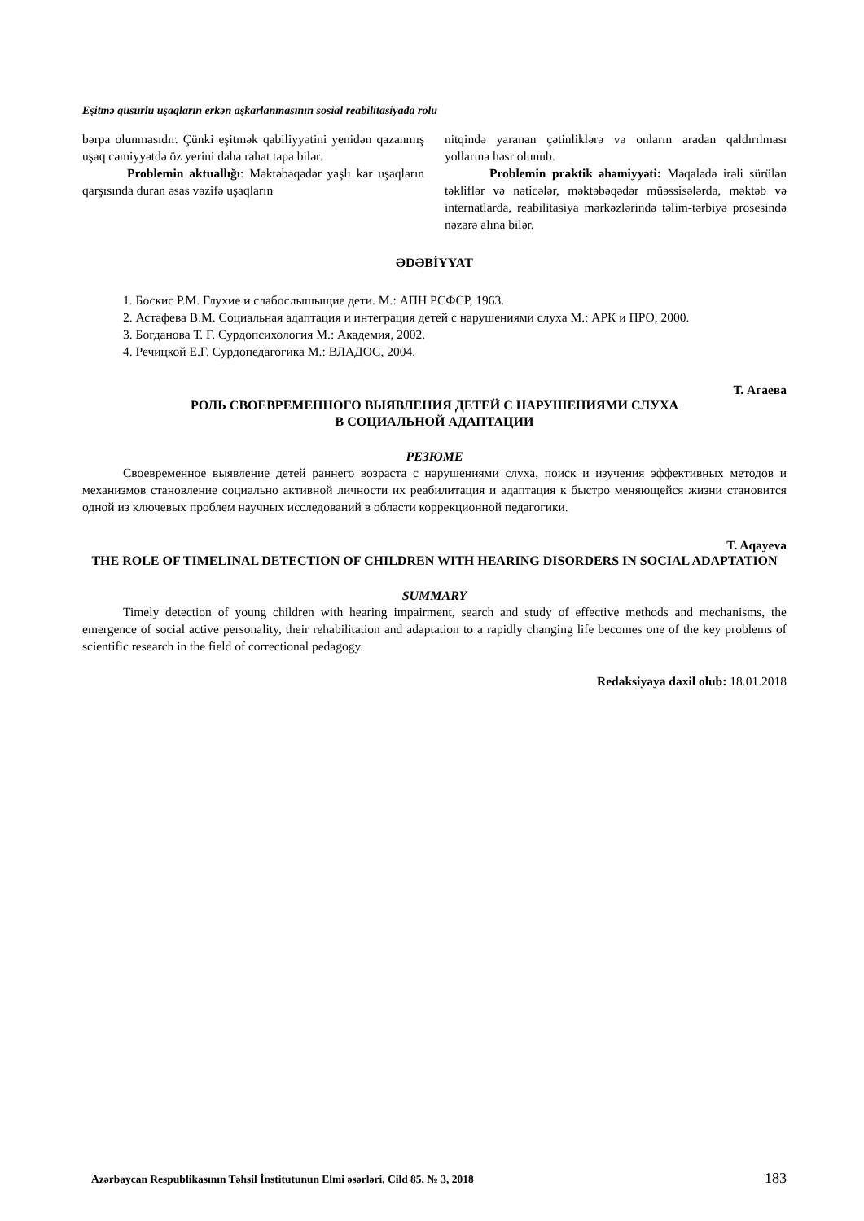Eşitmə qüsurlu uşaqların erkən aşkarlanmasının sosial reabilitasiyada rolu
bərpa olunmasıdır. Çünki eşitmək qabiliyyətini yenidən qazanmış uşaq cəmiyyətdə öz yerini daha rahat tapa bilər.
Problemin aktuallığı: Məktəbəqədər yaşlı kar uşaqların qarşısında duran əsas vəzifə uşaqların
nitqində yaranan çətinliklərə və onların aradan qaldırılması yollarına həsr olunub.
Problemin praktik əhəmiyyəti: Məqalədə irəli sürülən təkliflər və nəticələr, məktəbəqədər müəssisələrdə, məktəb və internatlarda, reabilitasiya mərkəzlərində təlim-tərbiyə prosesində nəzərə alına bilər.
ƏDƏBİYYAT
1. Боскис Р.М. Глухие и слабослышыщие дети. М.: АПН РСФСР, 1963.
2. Астафева В.М. Социальная адаптация и интеграция детей с нарушениями слуха М.: АРК и ПРО, 2000.
3. Богданова Т. Г. Сурдопсихология М.: Академия, 2002.
4. Речицкой Е.Г. Сурдопедагогика М.: ВЛАДОС, 2004.
Т. Агаева
РОЛЬ СВОЕВРЕМЕННОГО ВЫЯВЛЕНИЯ ДЕТЕЙ С НАРУШЕНИЯМИ СЛУХА
В СОЦИАЛЬНОЙ АДАПТАЦИИ
РЕЗЮМЕ
Своевременное выявление детей раннего возраста с нарушениями слуха, поиск и изучения эффективных методов и механизмов становление социально активной личности их реабилитация и адаптация к быстро меняющейся жизни становится одной из ключевых проблем научных исследований в области коррекционной педагогики.
T. Aqayeva
THE ROLE OF TIMELINAL DETECTION OF CHILDREN WITH HEARING DISORDERS IN SOCIAL ADAPTATION
SUMMARY
Timely detection of young children with hearing impairment, search and study of effective methods and mechanisms, the emergence of social active personality, their rehabilitation and adaptation to a rapidly changing life becomes one of the key problems of scientific research in the field of correctional pedagogy.
Redaksiyaya daxil olub: 18.01.2018
Azərbaycan Respublikasının Təhsil İnstitutunun Elmi əsərləri, Cild 85, № 3, 2018 183